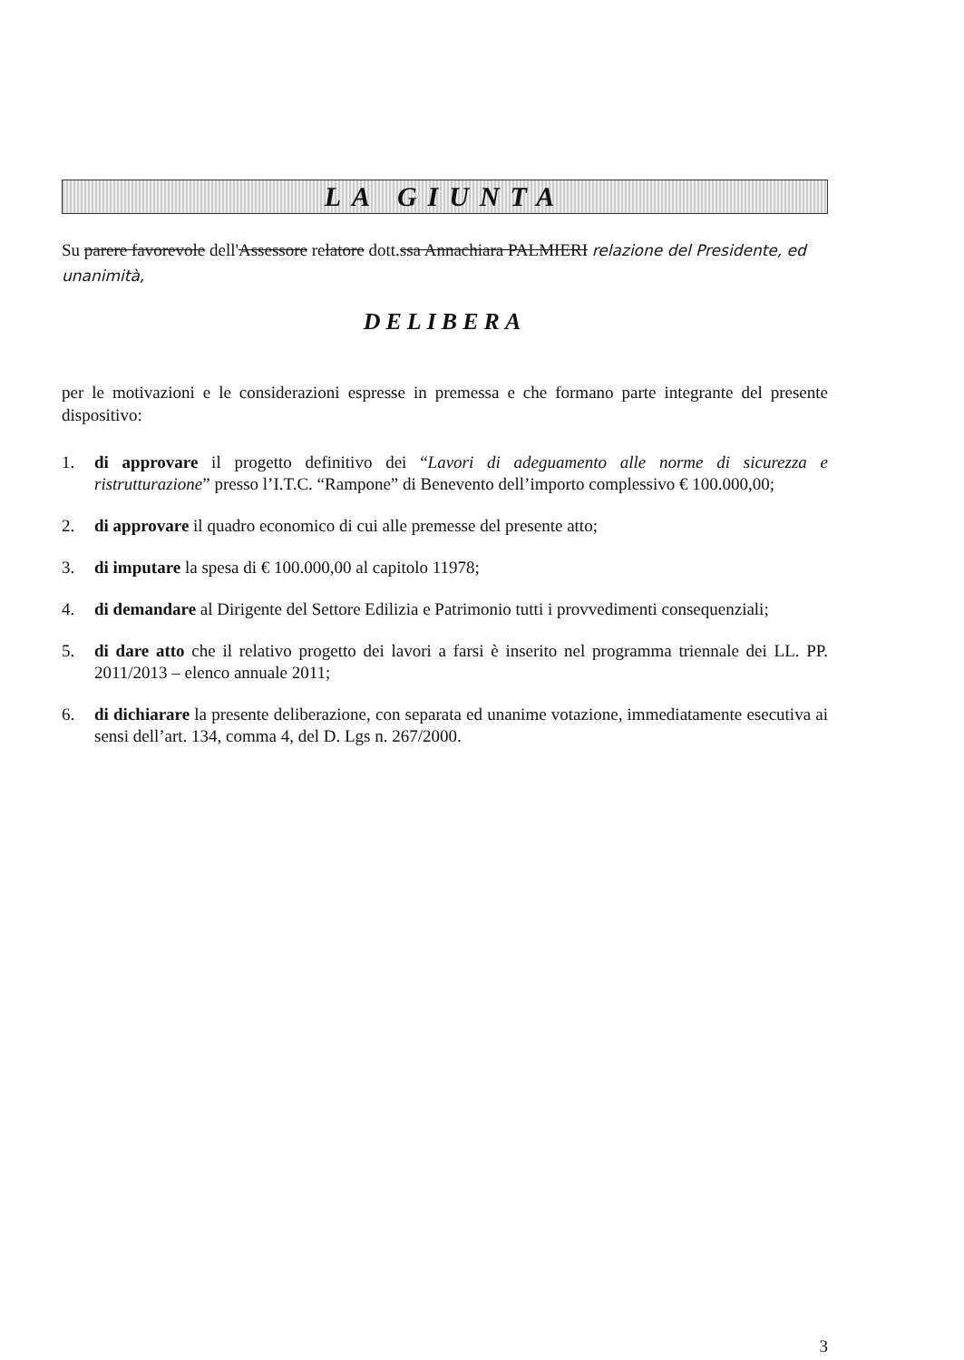LA GIUNTA
Su parere favorevole dell'Assessore relatore dott.ssa Annachiara PALMIERI relazione del Presidente, ed unanimità,
DELIBERA
per le motivazioni e le considerazioni espresse in premessa e che formano parte integrante del presente dispositivo:
1. di approvare il progetto definitivo dei “Lavori di adeguamento alle norme di sicurezza e ristrutturazione” presso l’I.T.C. “Rampone” di Benevento dell’importo complessivo € 100.000,00;
2. di approvare il quadro economico di cui alle premesse del presente atto;
3. di imputare la spesa di € 100.000,00 al capitolo 11978;
4. di demandare al Dirigente del Settore Edilizia e Patrimonio tutti i provvedimenti consequenziali;
5. di dare atto che il relativo progetto dei lavori a farsi è inserito nel programma triennale dei LL. PP. 2011/2013 – elenco annuale 2011;
6. di dichiarare la presente deliberazione, con separata ed unanime votazione, immediatamente esecutiva ai sensi dell’art. 134, comma 4, del D. Lgs n. 267/2000.
3